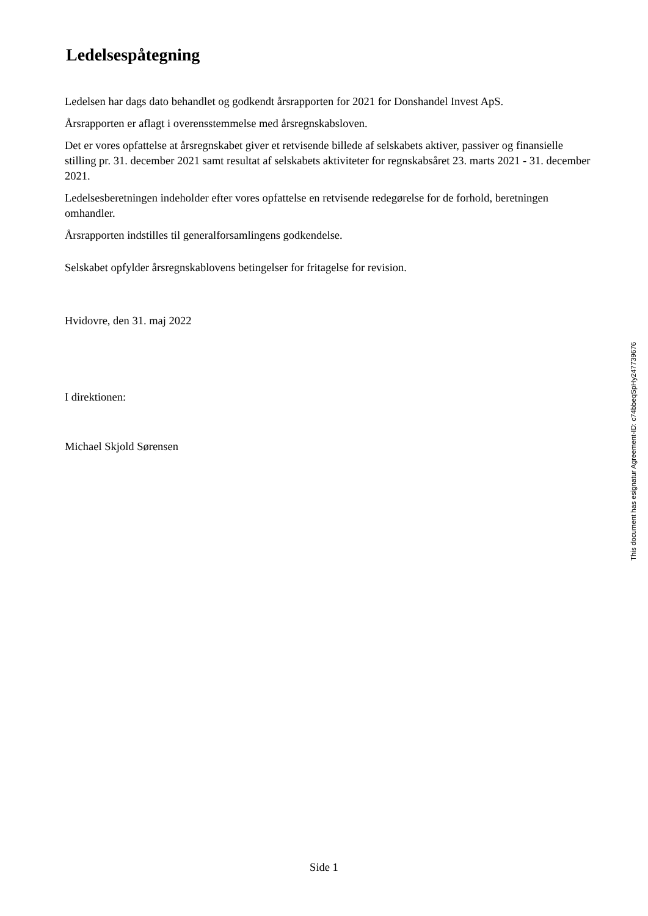Ledelsespåtegning
Ledelsen har dags dato behandlet og godkendt årsrapporten for 2021 for Donshandel Invest ApS.
Årsrapporten er aflagt i overensstemmelse med årsregnskabsloven.
Det er vores opfattelse at årsregnskabet giver et retvisende billede af selskabets aktiver, passiver og finansielle stilling pr. 31. december 2021 samt resultat af selskabets aktiviteter for regnskabsåret 23. marts 2021 - 31. december 2021.
Ledelsesberetningen indeholder efter vores opfattelse en retvisende redegørelse for de forhold, beretningen omhandler.
Årsrapporten indstilles til generalforsamlingens godkendelse.
Selskabet opfylder årsregnskablovens betingelser for fritagelse for revision.
Hvidovre, den 31. maj 2022
I direktionen:
Michael Skjold Sørensen
This document has esignatur Agreement-ID: c74bbeqSpHy247739676
Side 1